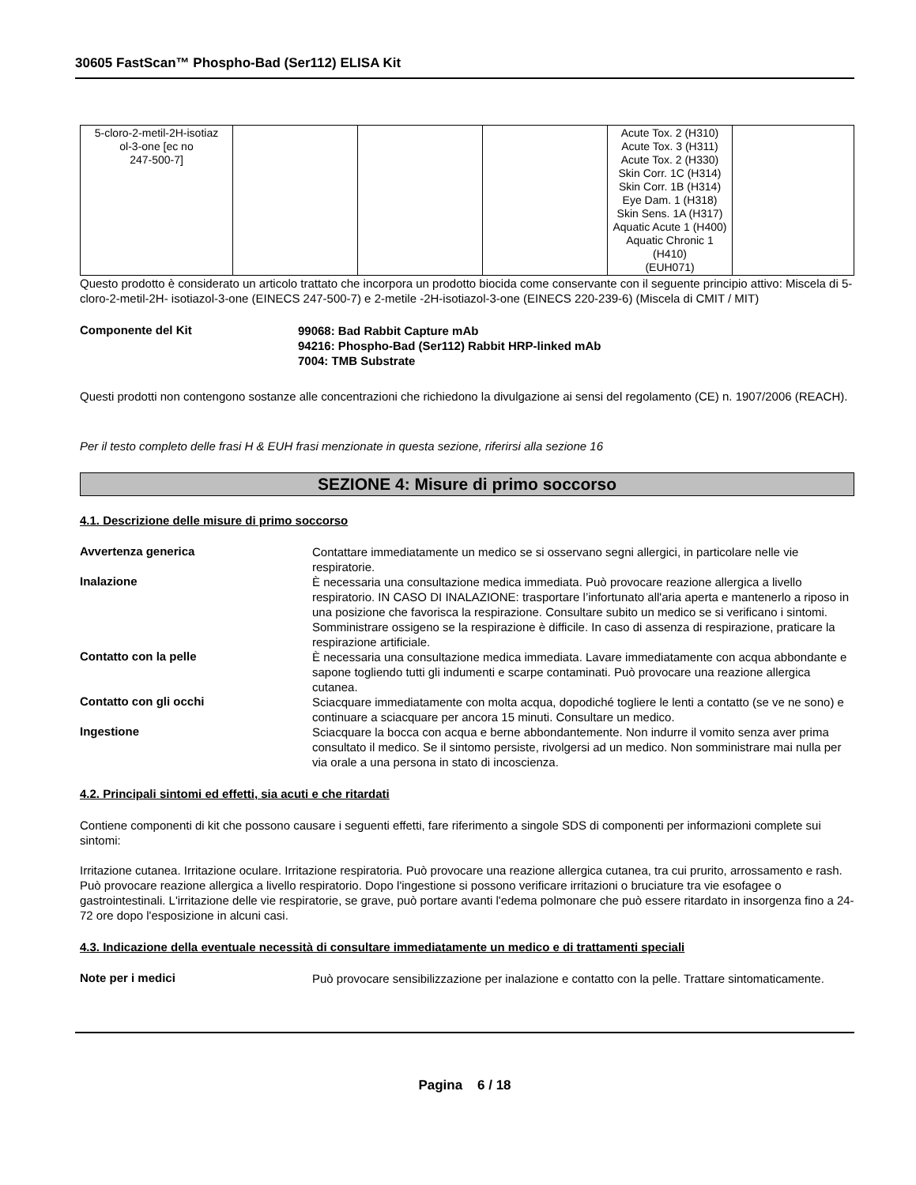30605 FastScan™ Phospho-Bad (Ser112) ELISA Kit
| 5-cloro-2-metil-2H-isotiaz ol-3-one [ec no 247-500-7] | | | | Acute Tox. 2 (H310) Acute Tox. 3 (H311) Acute Tox. 2 (H330) Skin Corr. 1C (H314) Skin Corr. 1B (H314) Eye Dam. 1 (H318) Skin Sens. 1A (H317) Aquatic Acute 1 (H400) Aquatic Chronic 1 (H410) (EUH071) | |
Questo prodotto è considerato un articolo trattato che incorpora un prodotto biocida come conservante con il seguente principio attivo: Miscela di 5-cloro-2-metil-2H- isotiazol-3-one (EINECS 247-500-7) e 2-metile -2H-isotiazol-3-one (EINECS 220-239-6) (Miscela di CMIT / MIT)
Componente del Kit
99068: Bad Rabbit Capture mAb
94216: Phospho-Bad (Ser112) Rabbit HRP-linked mAb
7004: TMB Substrate
Questi prodotti non contengono sostanze alle concentrazioni che richiedono la divulgazione ai sensi del regolamento (CE) n. 1907/2006 (REACH).
Per il testo completo delle frasi H & EUH frasi menzionate in questa sezione, riferirsi alla sezione 16
SEZIONE 4: Misure di primo soccorso
4.1. Descrizione delle misure di primo soccorso
Avvertenza generica
Contattare immediatamente un medico se si osservano segni allergici, in particolare nelle vie respiratorie.
Inalazione
È necessaria una consultazione medica immediata. Può provocare reazione allergica a livello respiratorio. IN CASO DI INALAZIONE: trasportare l’infortunato all'aria aperta e mantenerlo a riposo in una posizione che favorisca la respirazione. Consultare subito un medico se si verificano i sintomi. Somministrare ossigeno se la respirazione è difficile. In caso di assenza di respirazione, praticare la respirazione artificiale.
Contatto con la pelle
È necessaria una consultazione medica immediata. Lavare immediatamente con acqua abbondante e sapone togliendo tutti gli indumenti e scarpe contaminati. Può provocare una reazione allergica cutanea.
Contatto con gli occhi
Sciacquare immediatamente con molta acqua, dopodiché togliere le lenti a contatto (se ve ne sono) e continuare a sciacquare per ancora 15 minuti. Consultare un medico.
Ingestione
Sciacquare la bocca con acqua e berne abbondantemente. Non indurre il vomito senza aver prima consultato il medico. Se il sintomo persiste, rivolgersi ad un medico. Non somministrare mai nulla per via orale a una persona in stato di incoscienza.
4.2. Principali sintomi ed effetti, sia acuti e che ritardati
Contiene componenti di kit che possono causare i seguenti effetti, fare riferimento a singole SDS di componenti per informazioni complete sui sintomi:
Irritazione cutanea. Irritazione oculare. Irritazione respiratoria. Può provocare una reazione allergica cutanea, tra cui prurito, arrossamento e rash. Può provocare reazione allergica a livello respiratorio. Dopo l'ingestione si possono verificare irritazioni o bruciature tra vie esofagee o gastrointestinali. L'irritazione delle vie respiratorie, se grave, può portare avanti l'edema polmonare che può essere ritardato in insorgenza fino a 24-72 ore dopo l'esposizione in alcuni casi.
4.3. Indicazione della eventuale necessità di consultare immediatamente un medico e di trattamenti speciali
Note per i medici
Può provocare sensibilizzazione per inalazione e contatto con la pelle. Trattare sintomaticamente.
Pagina 6 / 18